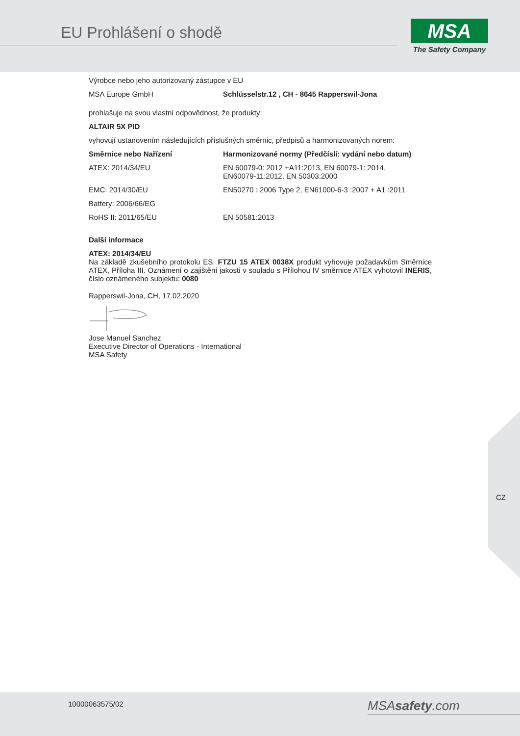EU Prohlášení o shodě
MSA
The Safety Company
Výrobce nebo jeho autorizovaný zástupce v EU
| MSA Europe GmbH | Schlüsselstr.12 , CH - 8645 Rapperswil-Jona |
prohlašuje na svou vlastní odpovědnost, že produkty:
ALTAIR 5X PID
vyhovují ustanovením následujících příslušných směrnic, předpisů a harmonizovaných norem:
| Směrnice nebo Nařízení | Harmonizované normy (Předčíslí: vydání nebo datum) |
| --- | --- |
| ATEX: 2014/34/EU | EN 60079-0: 2012 +A11:2013, EN 60079-1: 2014, EN60079-11:2012, EN 50303:2000 |
| EMC: 2014/30/EU | EN50270 : 2006 Type 2, EN61000-6-3 :2007 + A1 :2011 |
| Battery: 2006/66/EG | |
| RoHS II: 2011/65/EU | EN 50581:2013 |
Další informace
ATEX: 2014/34/EU
Na základě zkušebního protokolu ES: FTZU 15 ATEX 0038X produkt vyhovuje požadavkům Směrnice ATEX, Příloha III. Oznámení o zajištění jakosti v souladu s Přílohou IV směrnice ATEX vyhotovil INERIS, číslo oznámeného subjektu: 0080
Rapperswil-Jona, CH, 17.02.2020
Jose Manuel Sanchez
Executive Director of Operations - International
MSA Safety
CZ
10000063575/02 MSAsafety.com